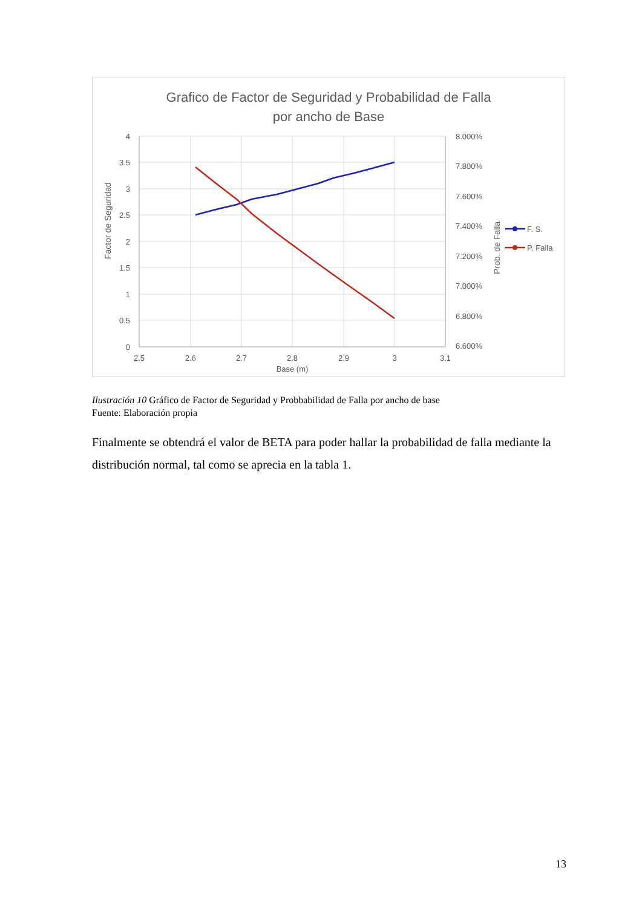Grafico de Factor de Seguridad y Probabilidad de Falla
por ancho de Base
4
3.5
3
2.5
2
1.5
1
0.5
0
8.000%
7.800%
7.600%
7.400%
7.200%
7.000%
6.800%
6.600%
2.5
2.6
2.7
2.8
2.9
3
3.1
Base (m)
Factor de Seguridad
Prob. de Falla
F. S.
P. Falla
Ilustración 10 Gráfico de Factor de Seguridad y Probbabilidad de Falla por ancho de base
Fuente: Elaboración propia
Finalmente se obtendrá el valor de BETA para poder hallar la probabilidad de falla mediante la distribución normal, tal como se aprecia en la tabla 1.
13